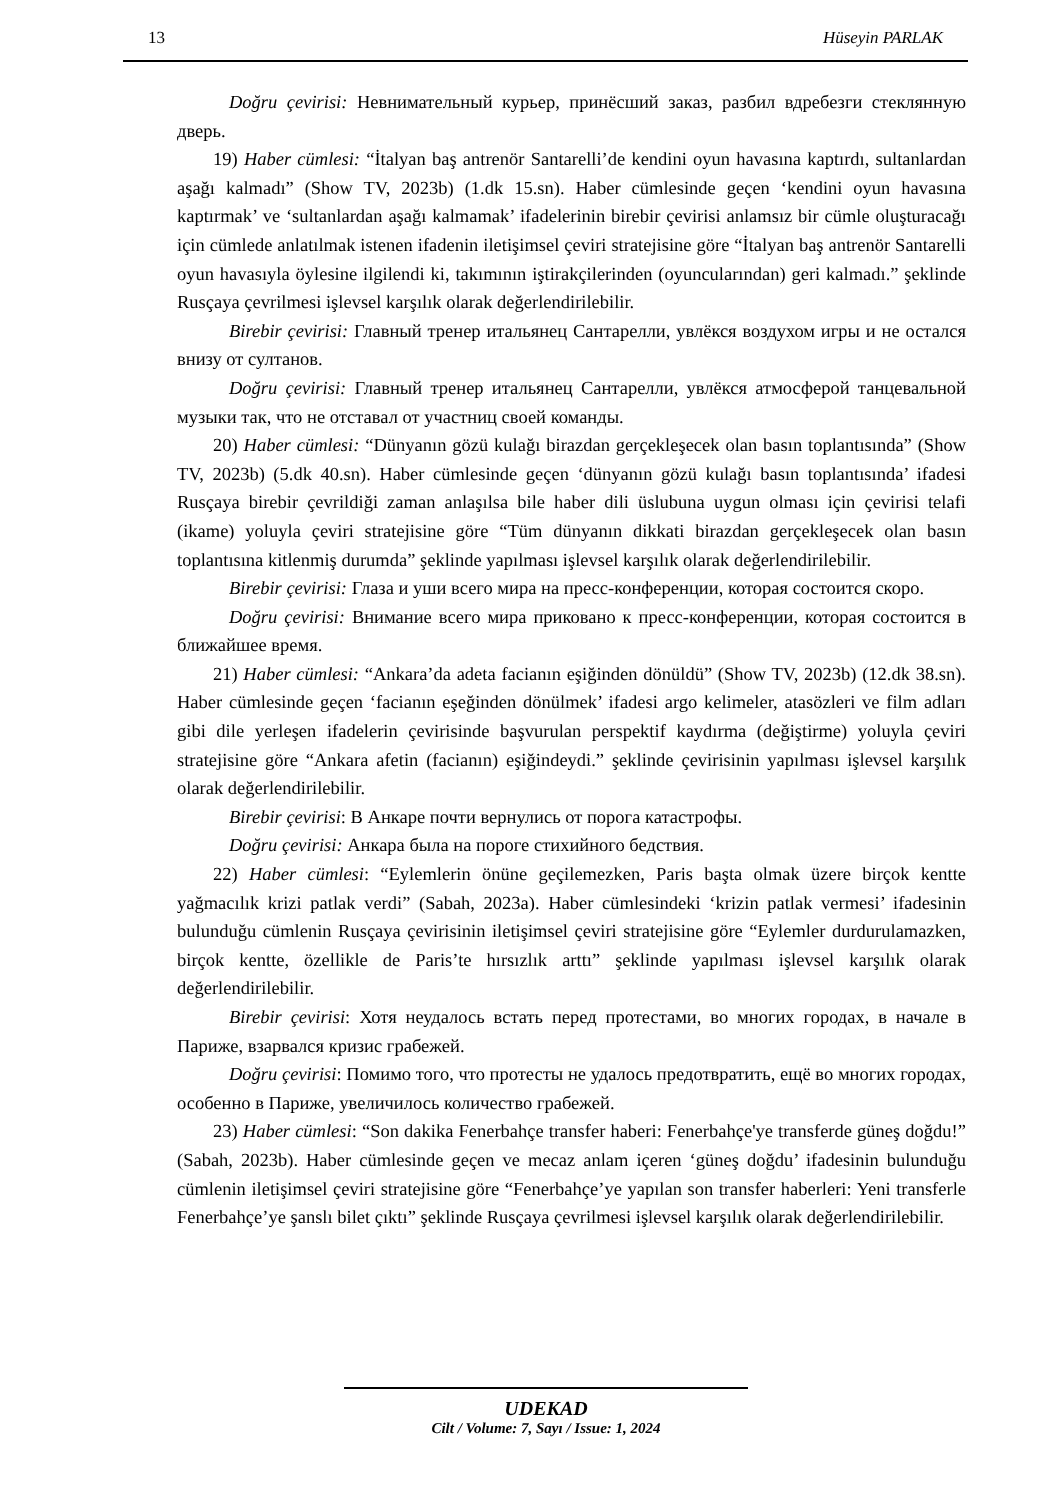13 Hüseyin PARLAK
Doğru çevirisi: Невнимательный курьер, принёсший заказ, разбил вдребезги стеклянную дверь.
19) Haber cümlesi: “İtalyan baş antrenör Santarelli’de kendini oyun havasına kaptırdı, sultanlardan aşağı kalmadı” (Show TV, 2023b) (1.dk 15.sn). Haber cümlesinde geçen ‘kendini oyun havasına kaptırmak’ ve ‘sultanlardan aşağı kalmamak’ ifadelerinin birebir çevirisi anlamsız bir cümle oluşturacağı için cümlede anlatılmak istenen ifadenin iletişimsel çeviri stratejisine göre “İtalyan baş antrenör Santarelli oyun havasıyla öylesine ilgilendi ki, takımının iştirakçilerinden (oyuncularından) geri kalmadı.” şeklinde Rusçaya çevrilmesi işlevsel karşılık olarak değerlendirilebilir.
Birebir çevirisi: Главный тренер итальянец Сантарелли, увлёкся воздухом игры и не остался внизу от султанов.
Doğru çevirisi: Главный тренер итальянец Сантарелли, увлёкся атмосферой танцевальной музыки так, что не отставал от участниц своей команды.
20) Haber cümlesi: “Dünyanın gözü kulağı birazdan gerçekleşecek olan basın toplantısında” (Show TV, 2023b) (5.dk 40.sn). Haber cümlesinde geçen ‘dünyanın gözü kulağı basın toplantısında’ ifadesi Rusçaya birebir çevrildiği zaman anlaşılsa bile haber dili üslubuna uygun olması için çevirisi telafi (ikame) yoluyla çeviri stratejisine göre “Tüm dünyanın dikkati birazdan gerçekleşecek olan basın toplantısına kitlenmiş durumda” şeklinde yapılması işlevsel karşılık olarak değerlendirilebilir.
Birebir çevirisi: Глаза и уши всего мира на пресс-конференции, которая состоится скоро.
Doğru çevirisi: Внимание всего мира приковано к пресс-конференции, которая состоится в ближайшее время.
21) Haber cümlesi: “Ankara’da adeta facianın eşiğinden dönüldü” (Show TV, 2023b) (12.dk 38.sn). Haber cümlesinde geçen ‘facianın eşeğinden dönülmek’ ifadesi argo kelimeler, atasözleri ve film adları gibi dile yerleşen ifadelerin çevirisinde başvurulan perspektif kaydırma (değiştirme) yoluyla çeviri stratejisine göre “Ankara afetin (facianın) eşiğindeydi.” şeklinde çevirisinin yapılması işlevsel karşılık olarak değerlendirilebilir.
Birebir çevirisi: В Анкаре почти вернулись от порога катастрофы.
Doğru çevirisi: Анкара была на пороге стихийного бедствия.
22) Haber cümlesi: “Eylemlerin önüne geçilemezken, Paris başta olmak üzere birçok kentte yağmacılık krizi patlak verdi” (Sabah, 2023a). Haber cümlesindeki ‘krizin patlak vermesi’ ifadesinin bulunduğu cümlenin Rusçaya çevirisinin iletişimsel çeviri stratejisine göre “Eylemler durdurulamazken, birçok kentte, özellikle de Paris’te hırsızlık arttı” şeklinde yapılması işlevsel karşılık olarak değerlendirilebilir.
Birebir çevirisi: Хотя неудалось встать перед протестами, во многих городах, в начале в Париже, взарвался кризис грабежей.
Doğru çevirisi: Помимо того, что протесты не удалось предотвратить, ещё во многих городах, особенно в Париже, увеличилось количество грабежей.
23) Haber cümlesi: “Son dakika Fenerbahçe transfer haberi: Fenerbahçe'ye transferde güneş doğdu!” (Sabah, 2023b). Haber cümlesinde geçen ve mecaz anlam içeren ‘güneş doğdu’ ifadesinin bulunduğu cümlenin iletişimsel çeviri stratejisine göre “Fenerbahçe’ye yapılan son transfer haberleri: Yeni transferle Fenerbahçe’ye şanslı bilet çıktı” şeklinde Rusçaya çevrilmesi işlevsel karşılık olarak değerlendirilebilir.
UDEKAD
Cilt / Volume: 7, Sayı / Issue: 1, 2024